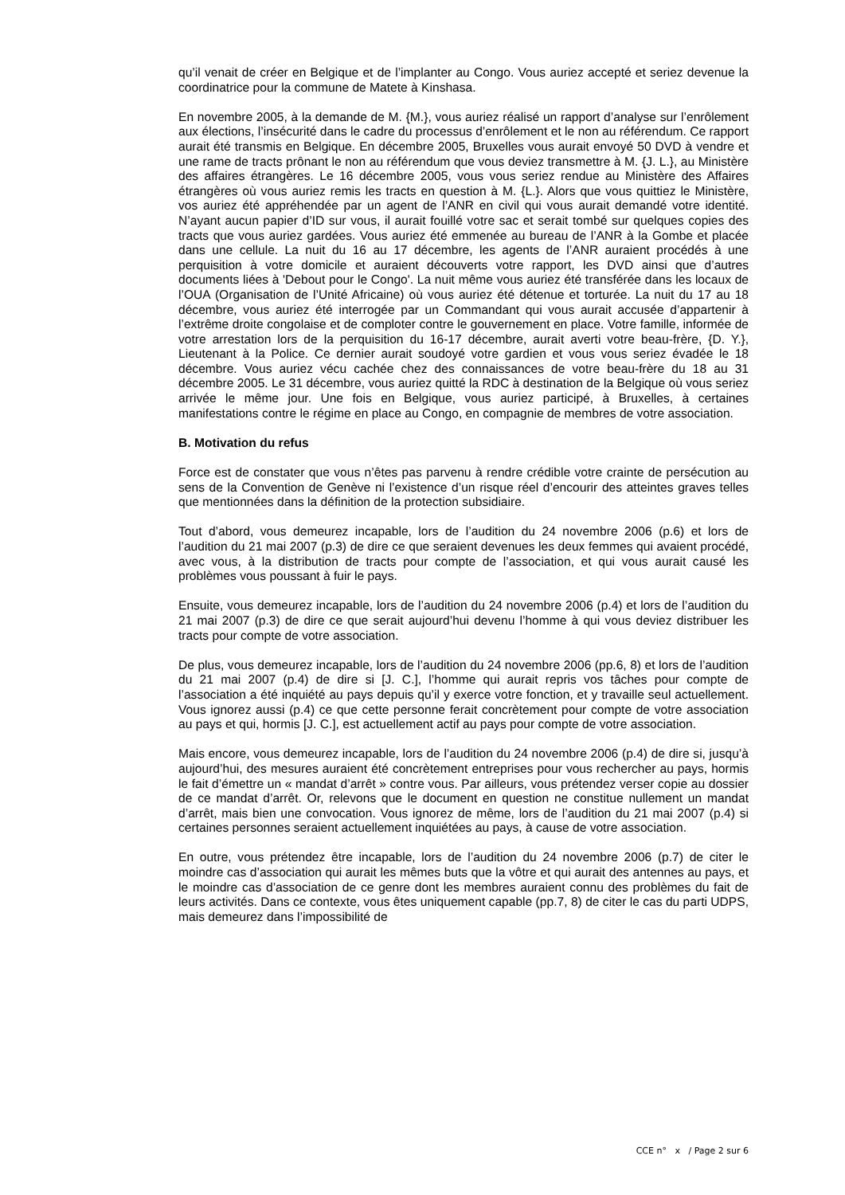qu’il venait de créer en Belgique et de l’implanter au Congo. Vous auriez accepté et seriez devenue la coordinatrice pour la commune de Matete à Kinshasa.
En novembre 2005, à la demande de M. {M.}, vous auriez réalisé un rapport d’analyse sur l’enrôlement aux élections, l’insécurité dans le cadre du processus d’enrôlement et le non au référendum. Ce rapport aurait été transmis en Belgique. En décembre 2005, Bruxelles vous aurait envoyé 50 DVD à vendre et une rame de tracts prônant le non au référendum que vous deviez transmettre à M. {J. L.}, au Ministère des affaires étrangères. Le 16 décembre 2005, vous vous seriez rendue au Ministère des Affaires étrangères où vous auriez remis les tracts en question à M. {L.}. Alors que vous quittiez le Ministère, vos auriez été appréhendée par un agent de l’ANR en civil qui vous aurait demandé votre identité. N’ayant aucun papier d’ID sur vous, il aurait fouillé votre sac et serait tombé sur quelques copies des tracts que vous auriez gardées. Vous auriez été emmenée au bureau de l’ANR à la Gombe et placée dans une cellule. La nuit du 16 au 17 décembre, les agents de l’ANR auraient procédés à une perquisition à votre domicile et auraient découverts votre rapport, les DVD ainsi que d’autres documents liées à 'Debout pour le Congo'. La nuit même vous auriez été transférée dans les locaux de l’OUA (Organisation de l’Unité Africaine) où vous auriez été détenue et torturée. La nuit du 17 au 18 décembre, vous auriez été interrogée par un Commandant qui vous aurait accusée d’appartenir à l’extrême droite congolaise et de comploter contre le gouvernement en place. Votre famille, informée de votre arrestation lors de la perquisition du 16-17 décembre, aurait averti votre beau-frère, {D. Y.}, Lieutenant à la Police. Ce dernier aurait soudoyé votre gardien et vous vous seriez évadée le 18 décembre. Vous auriez vécu cachée chez des connaissances de votre beau-frère du 18 au 31 décembre 2005. Le 31 décembre, vous auriez quitté la RDC à destination de la Belgique où vous seriez arrivée le même jour. Une fois en Belgique, vous auriez participé, à Bruxelles, à certaines manifestations contre le régime en place au Congo, en compagnie de membres de votre association.
B. Motivation du refus
Force est de constater que vous n’êtes pas parvenu à rendre crédible votre crainte de persécution au sens de la Convention de Genève ni l’existence d’un risque réel d’encourir des atteintes graves telles que mentionnées dans la définition de la protection subsidiaire.
Tout d’abord, vous demeurez incapable, lors de l’audition du 24 novembre 2006 (p.6) et lors de l’audition du 21 mai 2007 (p.3) de dire ce que seraient devenues les deux femmes qui avaient procédé, avec vous, à la distribution de tracts pour compte de l’association, et qui vous aurait causé les problèmes vous poussant à fuir le pays.
Ensuite, vous demeurez incapable, lors de l’audition du 24 novembre 2006 (p.4) et lors de l’audition du 21 mai 2007 (p.3) de dire ce que serait aujourd’hui devenu l’homme à qui vous deviez distribuer les tracts pour compte de votre association.
De plus, vous demeurez incapable, lors de l’audition du 24 novembre 2006 (pp.6, 8) et lors de l’audition du 21 mai 2007 (p.4) de dire si [J. C.], l’homme qui aurait repris vos tâches pour compte de l’association a été inquiété au pays depuis qu’il y exerce votre fonction, et y travaille seul actuellement. Vous ignorez aussi (p.4) ce que cette personne ferait concrètement pour compte de votre association au pays et qui, hormis [J. C.], est actuellement actif au pays pour compte de votre association.
Mais encore, vous demeurez incapable, lors de l’audition du 24 novembre 2006 (p.4) de dire si, jusqu’à aujourd’hui, des mesures auraient été concrètement entreprises pour vous rechercher au pays, hormis le fait d’émettre un « mandat d’arrêt » contre vous. Par ailleurs, vous prétendez verser copie au dossier de ce mandat d’arrêt. Or, relevons que le document en question ne constitue nullement un mandat d’arrêt, mais bien une convocation. Vous ignorez de même, lors de l’audition du 21 mai 2007 (p.4) si certaines personnes seraient actuellement inquiétées au pays, à cause de votre association.
En outre, vous prétendez être incapable, lors de l’audition du 24 novembre 2006 (p.7) de citer le moindre cas d’association qui aurait les mêmes buts que la vôtre et qui aurait des antennes au pays, et le moindre cas d’association de ce genre dont les membres auraient connu des problèmes du fait de leurs activités. Dans ce contexte, vous êtes uniquement capable (pp.7, 8) de citer le cas du parti UDPS, mais demeurez dans l’impossibilité de
CCE n° x / Page 2 sur 6